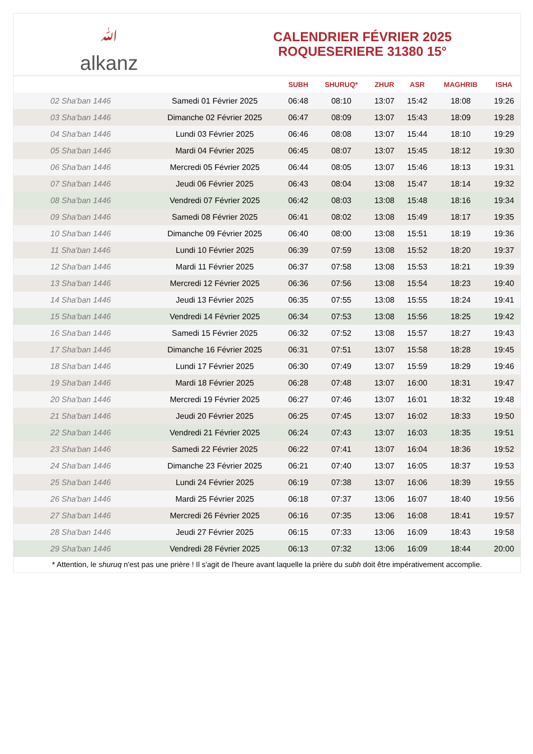ﷲalkanz
CALENDRIER FÉVRIER 2025
ROQUESERIERE 31380 15°
| | | SUBH | SHURUQ* | ZHUR | ASR | MAGHRIB | ISHA |
| --- | --- | --- | --- | --- | --- | --- | --- |
| 02 Sha'ban 1446 | Samedi 01 Février 2025 | 06:48 | 08:10 | 13:07 | 15:42 | 18:08 | 19:26 |
| 03 Sha'ban 1446 | Dimanche 02 Février 2025 | 06:47 | 08:09 | 13:07 | 15:43 | 18:09 | 19:28 |
| 04 Sha'ban 1446 | Lundi 03 Février 2025 | 06:46 | 08:08 | 13:07 | 15:44 | 18:10 | 19:29 |
| 05 Sha'ban 1446 | Mardi 04 Février 2025 | 06:45 | 08:07 | 13:07 | 15:45 | 18:12 | 19:30 |
| 06 Sha'ban 1446 | Mercredi 05 Février 2025 | 06:44 | 08:05 | 13:07 | 15:46 | 18:13 | 19:31 |
| 07 Sha'ban 1446 | Jeudi 06 Février 2025 | 06:43 | 08:04 | 13:08 | 15:47 | 18:14 | 19:32 |
| 08 Sha'ban 1446 | Vendredi 07 Février 2025 | 06:42 | 08:03 | 13:08 | 15:48 | 18:16 | 19:34 |
| 09 Sha'ban 1446 | Samedi 08 Février 2025 | 06:41 | 08:02 | 13:08 | 15:49 | 18:17 | 19:35 |
| 10 Sha'ban 1446 | Dimanche 09 Février 2025 | 06:40 | 08:00 | 13:08 | 15:51 | 18:19 | 19:36 |
| 11 Sha'ban 1446 | Lundi 10 Février 2025 | 06:39 | 07:59 | 13:08 | 15:52 | 18:20 | 19:37 |
| 12 Sha'ban 1446 | Mardi 11 Février 2025 | 06:37 | 07:58 | 13:08 | 15:53 | 18:21 | 19:39 |
| 13 Sha'ban 1446 | Mercredi 12 Février 2025 | 06:36 | 07:56 | 13:08 | 15:54 | 18:23 | 19:40 |
| 14 Sha'ban 1446 | Jeudi 13 Février 2025 | 06:35 | 07:55 | 13:08 | 15:55 | 18:24 | 19:41 |
| 15 Sha'ban 1446 | Vendredi 14 Février 2025 | 06:34 | 07:53 | 13:08 | 15:56 | 18:25 | 19:42 |
| 16 Sha'ban 1446 | Samedi 15 Février 2025 | 06:32 | 07:52 | 13:08 | 15:57 | 18:27 | 19:43 |
| 17 Sha'ban 1446 | Dimanche 16 Février 2025 | 06:31 | 07:51 | 13:07 | 15:58 | 18:28 | 19:45 |
| 18 Sha'ban 1446 | Lundi 17 Février 2025 | 06:30 | 07:49 | 13:07 | 15:59 | 18:29 | 19:46 |
| 19 Sha'ban 1446 | Mardi 18 Février 2025 | 06:28 | 07:48 | 13:07 | 16:00 | 18:31 | 19:47 |
| 20 Sha'ban 1446 | Mercredi 19 Février 2025 | 06:27 | 07:46 | 13:07 | 16:01 | 18:32 | 19:48 |
| 21 Sha'ban 1446 | Jeudi 20 Février 2025 | 06:25 | 07:45 | 13:07 | 16:02 | 18:33 | 19:50 |
| 22 Sha'ban 1446 | Vendredi 21 Février 2025 | 06:24 | 07:43 | 13:07 | 16:03 | 18:35 | 19:51 |
| 23 Sha'ban 1446 | Samedi 22 Février 2025 | 06:22 | 07:41 | 13:07 | 16:04 | 18:36 | 19:52 |
| 24 Sha'ban 1446 | Dimanche 23 Février 2025 | 06:21 | 07:40 | 13:07 | 16:05 | 18:37 | 19:53 |
| 25 Sha'ban 1446 | Lundi 24 Février 2025 | 06:19 | 07:38 | 13:07 | 16:06 | 18:39 | 19:55 |
| 26 Sha'ban 1446 | Mardi 25 Février 2025 | 06:18 | 07:37 | 13:06 | 16:07 | 18:40 | 19:56 |
| 27 Sha'ban 1446 | Mercredi 26 Février 2025 | 06:16 | 07:35 | 13:06 | 16:08 | 18:41 | 19:57 |
| 28 Sha'ban 1446 | Jeudi 27 Février 2025 | 06:15 | 07:33 | 13:06 | 16:09 | 18:43 | 19:58 |
| 29 Sha'ban 1446 | Vendredi 28 Février 2025 | 06:13 | 07:32 | 13:06 | 16:09 | 18:44 | 20:00 |
* Attention, le shuruq n'est pas une prière ! Il s'agit de l'heure avant laquelle la prière du subh doit être impérativement accomplie.